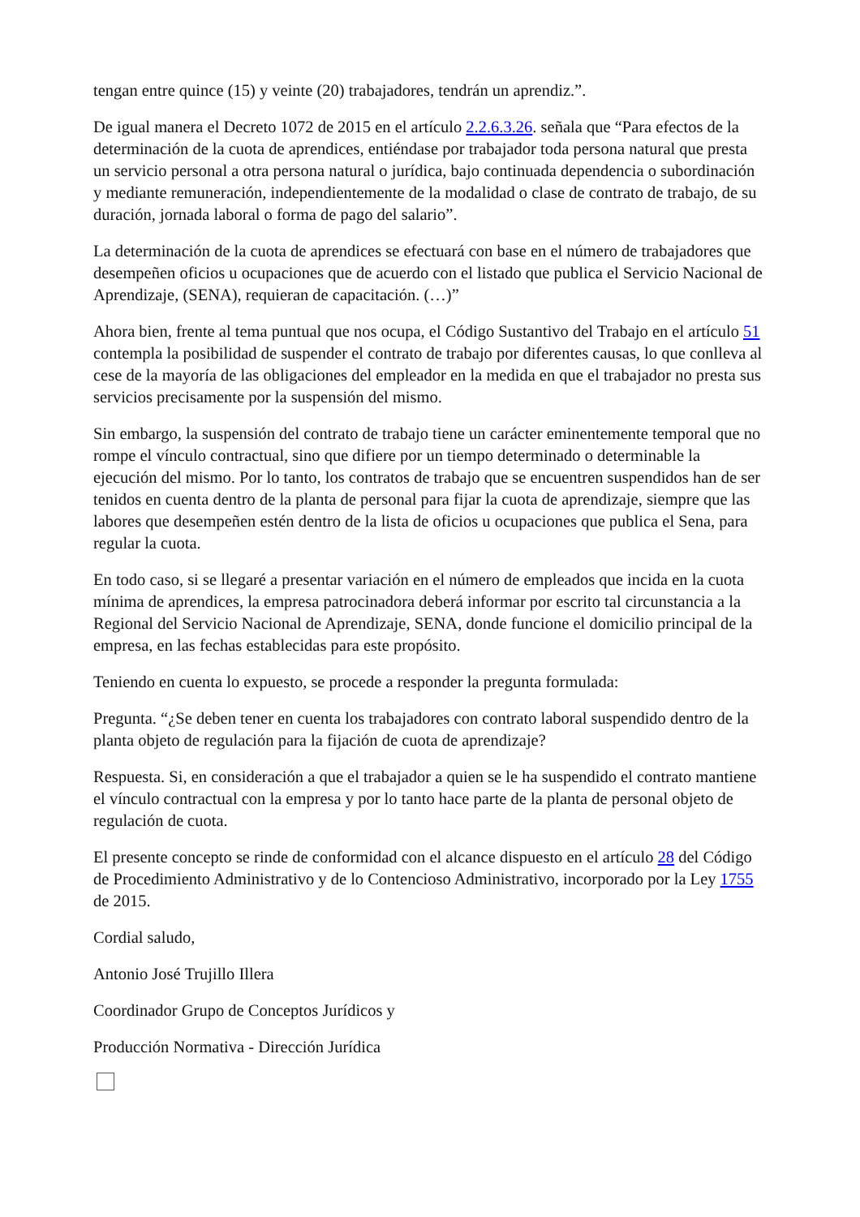tengan entre quince (15) y veinte (20) trabajadores, tendrán un aprendiz.”.
De igual manera el Decreto 1072 de 2015 en el artículo 2.2.6.3.26. señala que “Para efectos de la determinación de la cuota de aprendices, entiéndase por trabajador toda persona natural que presta un servicio personal a otra persona natural o jurídica, bajo continuada dependencia o subordinación y mediante remuneración, independientemente de la modalidad o clase de contrato de trabajo, de su duración, jornada laboral o forma de pago del salario”.
La determinación de la cuota de aprendices se efectuará con base en el número de trabajadores que desempeñen oficios u ocupaciones que de acuerdo con el listado que publica el Servicio Nacional de Aprendizaje, (SENA), requieran de capacitación. (…)”
Ahora bien, frente al tema puntual que nos ocupa, el Código Sustantivo del Trabajo en el artículo 51 contempla la posibilidad de suspender el contrato de trabajo por diferentes causas, lo que conlleva al cese de la mayoría de las obligaciones del empleador en la medida en que el trabajador no presta sus servicios precisamente por la suspensión del mismo.
Sin embargo, la suspensión del contrato de trabajo tiene un carácter eminentemente temporal que no rompe el vínculo contractual, sino que difiere por un tiempo determinado o determinable la ejecución del mismo. Por lo tanto, los contratos de trabajo que se encuentren suspendidos han de ser tenidos en cuenta dentro de la planta de personal para fijar la cuota de aprendizaje, siempre que las labores que desempeñen estén dentro de la lista de oficios u ocupaciones que publica el Sena, para regular la cuota.
En todo caso, si se llegaré a presentar variación en el número de empleados que incida en la cuota mínima de aprendices, la empresa patrocinadora deberá informar por escrito tal circunstancia a la Regional del Servicio Nacional de Aprendizaje, SENA, donde funcione el domicilio principal de la empresa, en las fechas establecidas para este propósito.
Teniendo en cuenta lo expuesto, se procede a responder la pregunta formulada:
Pregunta. “¿Se deben tener en cuenta los trabajadores con contrato laboral suspendido dentro de la planta objeto de regulación para la fijación de cuota de aprendizaje?
Respuesta. Si, en consideración a que el trabajador a quien se le ha suspendido el contrato mantiene el vínculo contractual con la empresa y por lo tanto hace parte de la planta de personal objeto de regulación de cuota.
El presente concepto se rinde de conformidad con el alcance dispuesto en el artículo 28 del Código de Procedimiento Administrativo y de lo Contencioso Administrativo, incorporado por la Ley 1755 de 2015.
Cordial saludo,
Antonio José Trujillo Illera
Coordinador Grupo de Conceptos Jurídicos y
Producción Normativa - Dirección Jurídica